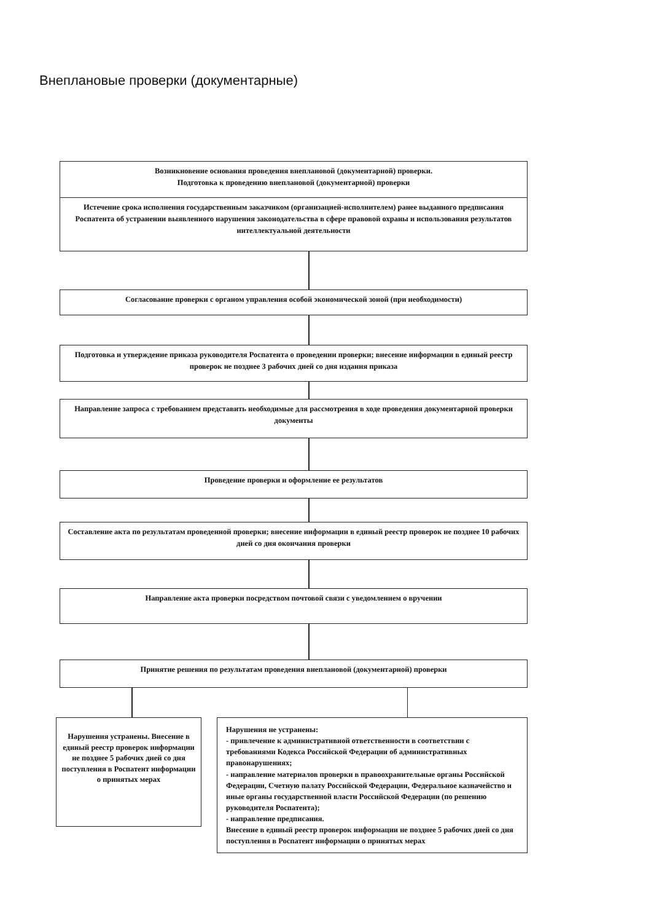Внеплановые проверки (документарные)
Возникновение основания проведения внеплановой (документарной) проверки.
Подготовка к проведению внеплановой (документарной) проверки
Истечение срока исполнения государственным заказчиком (организацией-исполнителем) ранее выданного предписания Роспатента об устранении выявленного нарушения законодательства в сфере правовой охраны и использования результатов интеллектуальной деятельности
Согласование проверки с органом управления особой экономической зоной (при необходимости)
Подготовка и утверждение приказа руководителя Роспатента о проведении проверки; внесение информации в единый реестр проверок не позднее 3 рабочих дней со дня издания приказа
Направление запроса с требованием представить необходимые для рассмотрения в ходе проведения документарной проверки документы
Проведение проверки и оформление ее результатов
Составление акта по результатам проведенной проверки; внесение информации в единый реестр проверок не позднее 10 рабочих дней со дня окончания проверки
Направление акта проверки посредством почтовой связи с уведомлением о вручении
Принятие решения по результатам проведения внеплановой (документарной) проверки
Нарушения устранены. Внесение в единый реестр проверок информации не позднее 5 рабочих дней со дня поступления в Роспатент информации о принятых мерах
Нарушения не устранены:
- привлечение к административной ответственности в соответствии с требованиями Кодекса Российской Федерации об административных правонарушениях;
- направление материалов проверки в правоохранительные органы Российской Федерации, Счетную палату Российской Федерации, Федеральное казначейство и иные органы государственной власти Российской Федерации (по решению руководителя Роспатента);
- направление предписания.
Внесение в единый реестр проверок информации не позднее 5 рабочих дней со дня поступления в Роспатент информации о принятых мерах